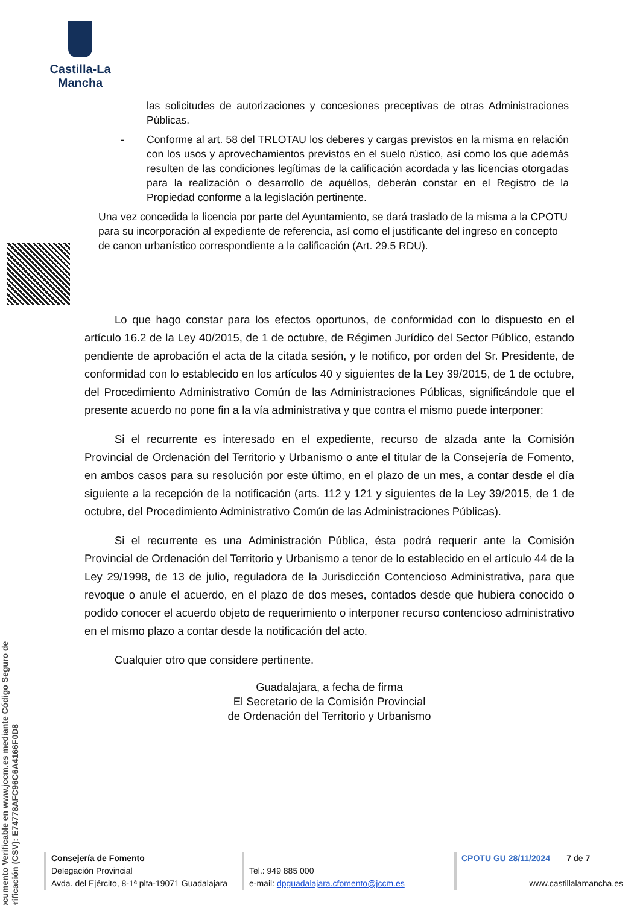Castilla-La Mancha
Documento Verificable en www.jccm.es mediante Código Seguro de Verificación (CSV): E74778AFC96C6A4166F0D8
las solicitudes de autorizaciones y concesiones preceptivas de otras Administraciones Públicas.
- Conforme al art. 58 del TRLOTAU los deberes y cargas previstos en la misma en relación con los usos y aprovechamientos previstos en el suelo rústico, así como los que además resulten de las condiciones legítimas de la calificación acordada y las licencias otorgadas para la realización o desarrollo de aquéllos, deberán constar en el Registro de la Propiedad conforme a la legislación pertinente.
Una vez concedida la licencia por parte del Ayuntamiento, se dará traslado de la misma a la CPOTU para su incorporación al expediente de referencia, así como el justificante del ingreso en concepto de canon urbanístico correspondiente a la calificación (Art. 29.5 RDU).
Lo que hago constar para los efectos oportunos, de conformidad con lo dispuesto en el artículo 16.2 de la Ley 40/2015, de 1 de octubre, de Régimen Jurídico del Sector Público, estando pendiente de aprobación el acta de la citada sesión, y le notifico, por orden del Sr. Presidente, de conformidad con lo establecido en los artículos 40 y siguientes de la Ley 39/2015, de 1 de octubre, del Procedimiento Administrativo Común de las Administraciones Públicas, significándole que el presente acuerdo no pone fin a la vía administrativa y que contra el mismo puede interponer:
Si el recurrente es interesado en el expediente, recurso de alzada ante la Comisión Provincial de Ordenación del Territorio y Urbanismo o ante el titular de la Consejería de Fomento, en ambos casos para su resolución por este último, en el plazo de un mes, a contar desde el día siguiente a la recepción de la notificación (arts. 112 y 121 y siguientes de la Ley 39/2015, de 1 de octubre, del Procedimiento Administrativo Común de las Administraciones Públicas).
Si el recurrente es una Administración Pública, ésta podrá requerir ante la Comisión Provincial de Ordenación del Territorio y Urbanismo a tenor de lo establecido en el artículo 44 de la Ley 29/1998, de 13 de julio, reguladora de la Jurisdicción Contencioso Administrativa, para que revoque o anule el acuerdo, en el plazo de dos meses, contados desde que hubiera conocido o podido conocer el acuerdo objeto de requerimiento o interponer recurso contencioso administrativo en el mismo plazo a contar desde la notificación del acto.
Cualquier otro que considere pertinente.
Guadalajara, a fecha de firma
El Secretario de la Comisión Provincial
de Ordenación del Territorio y Urbanismo
Consejería de Fomento
Delegación Provincial
Avda. del Ejército, 8-1ª plta-19071 Guadalajara
Tel.: 949 885 000
e-mail: dpguadalajara.cfomento@jccm.es
CPOTU GU 28/11/2024 7 de 7
www.castillalamancha.es